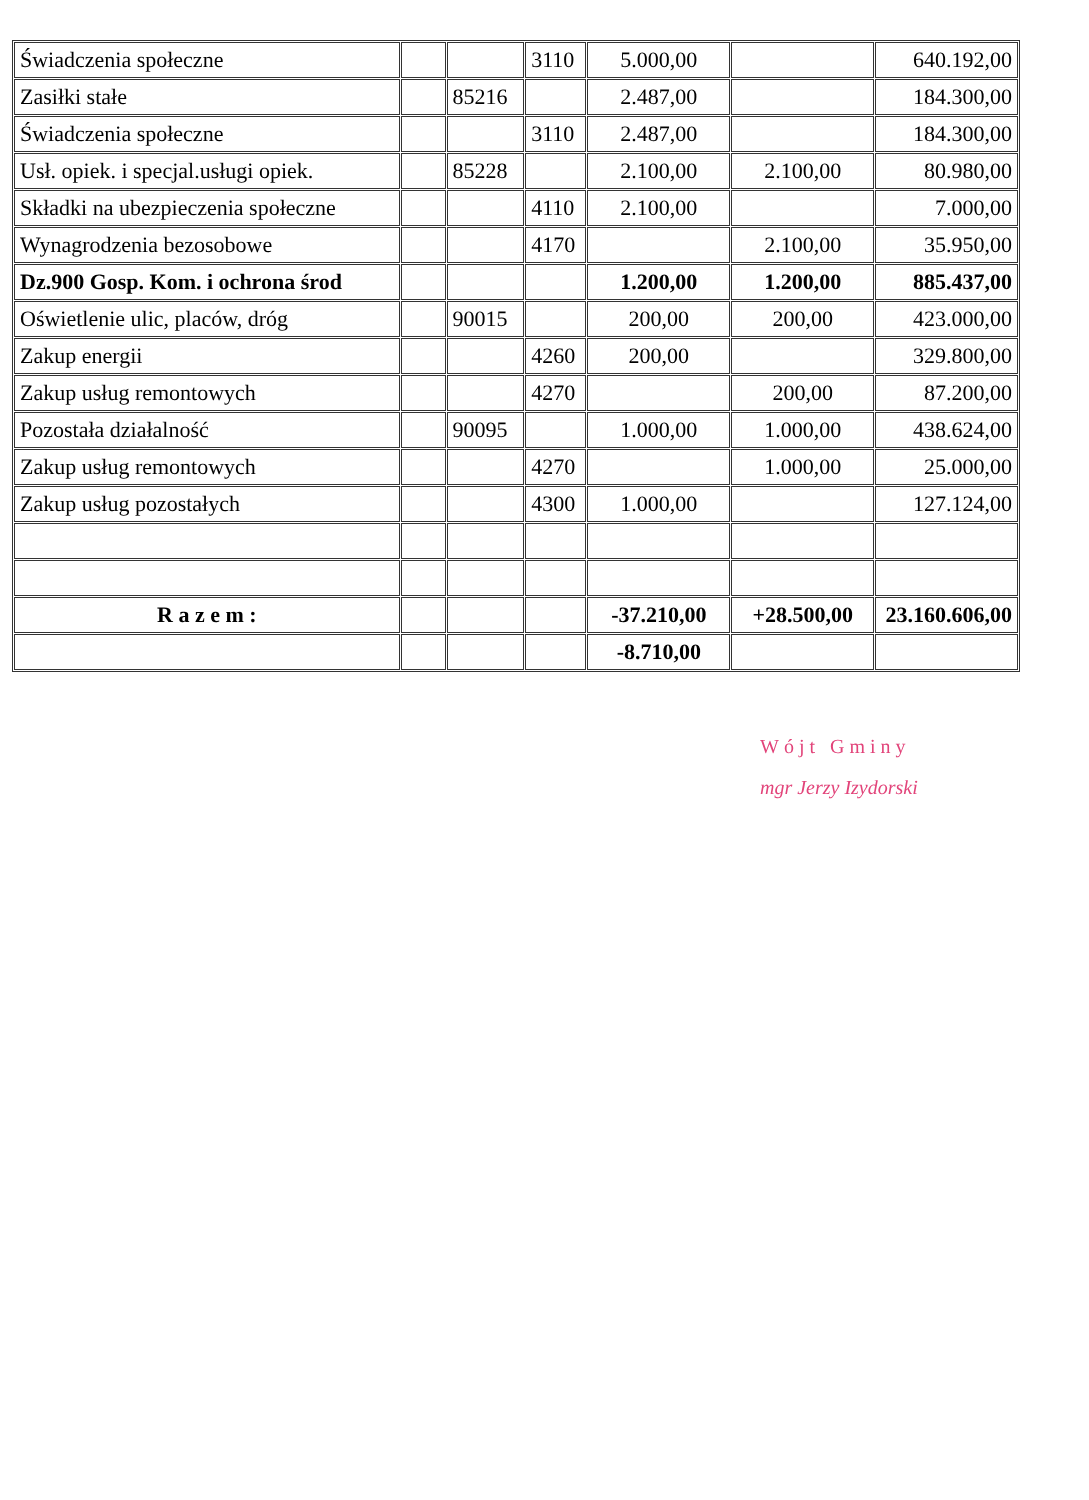| Świadczenia społeczne | | | 3110 | 5.000,00 | | 640.192,00 |
| Zasiłki stałe | | 85216 | | 2.487,00 | | 184.300,00 |
| Świadczenia społeczne | | | 3110 | 2.487,00 | | 184.300,00 |
| Usł. opiek. i specjal.usługi opiek. | | 85228 | | 2.100,00 | 2.100,00 | 80.980,00 |
| Składki na ubezpieczenia społeczne | | | 4110 | 2.100,00 | | 7.000,00 |
| Wynagrodzenia bezosobowe | | | 4170 | | 2.100,00 | 35.950,00 |
| Dz.900 Gosp. Kom. i ochrona środ | | | | 1.200,00 | 1.200,00 | 885.437,00 |
| Oświetlenie ulic, placów, dróg | | 90015 | | 200,00 | 200,00 | 423.000,00 |
| Zakup energii | | | 4260 | 200,00 | | 329.800,00 |
| Zakup usług remontowych | | | 4270 | | 200,00 | 87.200,00 |
| Pozostała działalność | | 90095 | | 1.000,00 | 1.000,00 | 438.624,00 |
| Zakup usług remontowych | | | 4270 | | 1.000,00 | 25.000,00 |
| Zakup usług pozostałych | | | 4300 | 1.000,00 | | 127.124,00 |
| R a z e m : | | | | -37.210,00 | +28.500,00 | 23.160.606,00 |
| | | | | -8.710,00 | | |
Wójt Gminy
mgr Jerzy Izydorski